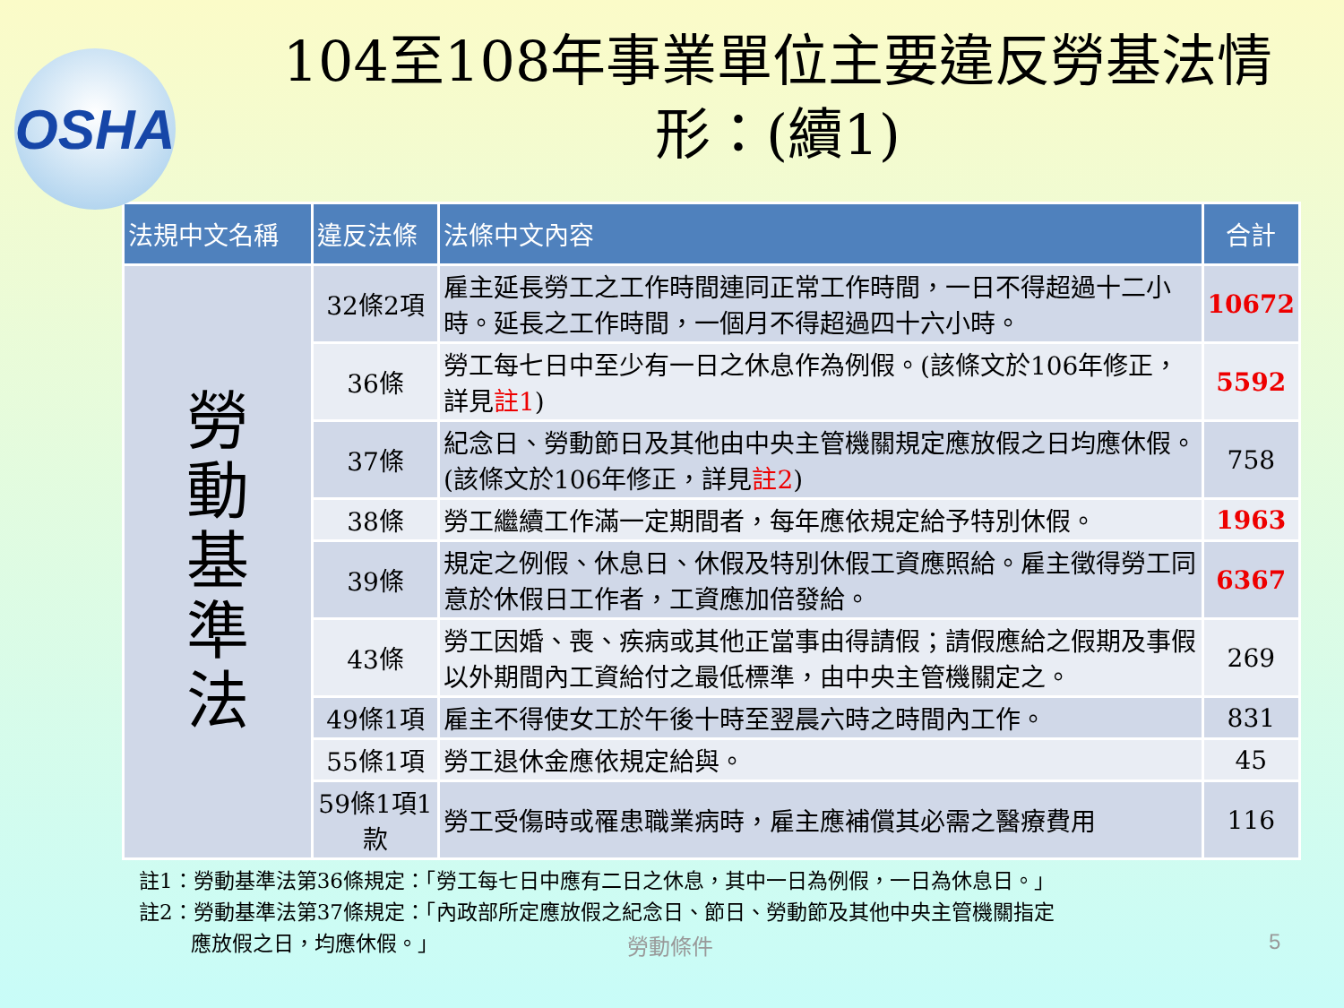OSHA
104至108年事業單位主要違反勞基法情
形：(續1)
| 法規中文名稱 | 違反法條 | 法條中文內容 | 合計 |
| --- | --- | --- | --- |
| 勞 動 基 準 法 | 32條2項 | 雇主延長勞工之工作時間連同正常工作時間，一日不得超過十二小時。延長之工作時間，一個月不得超過四十六小時。 | 10672 |
| | 36條 | 勞工每七日中至少有一日之休息作為例假。(該條文於106年修正，詳見 註1 ) | 5592 |
| | 37條 | 紀念日、勞動節日及其他由中央主管機關規定應放假之日均應休假。(該條文於106年修正，詳見 註2 ) | 758 |
| | 38條 | 勞工繼續工作滿一定期間者，每年應依規定給予特別休假。 | 1963 |
| | 39條 | 規定之例假、休息日、休假及特別休假工資應照給。雇主徵得勞工同意於休假日工作者，工資應加倍發給。 | 6367 |
| | 43條 | 勞工因婚、喪、疾病或其他正當事由得請假；請假應給之假期及事假以外期間內工資給付之最低標準，由中央主管機關定之。 | 269 |
| | 49條1項 | 雇主不得使女工於午後十時至翌晨六時之時間內工作。 | 831 |
| | 55條1項 | 勞工退休金應依規定給與。 | 45 |
| | 59條1項1款 | 勞工受傷時或罹患職業病時，雇主應補償其必需之醫療費用 | 116 |
註1：勞動基準法第36條規定：「勞工每七日中應有二日之休息，其中一日為例假，一日為休息日。」
註2：勞動基準法第37條規定：「內政部所定應放假之紀念日、節日、勞動節及其他中央主管機關指定
   應放假之日，均應休假。」
勞動條件 5